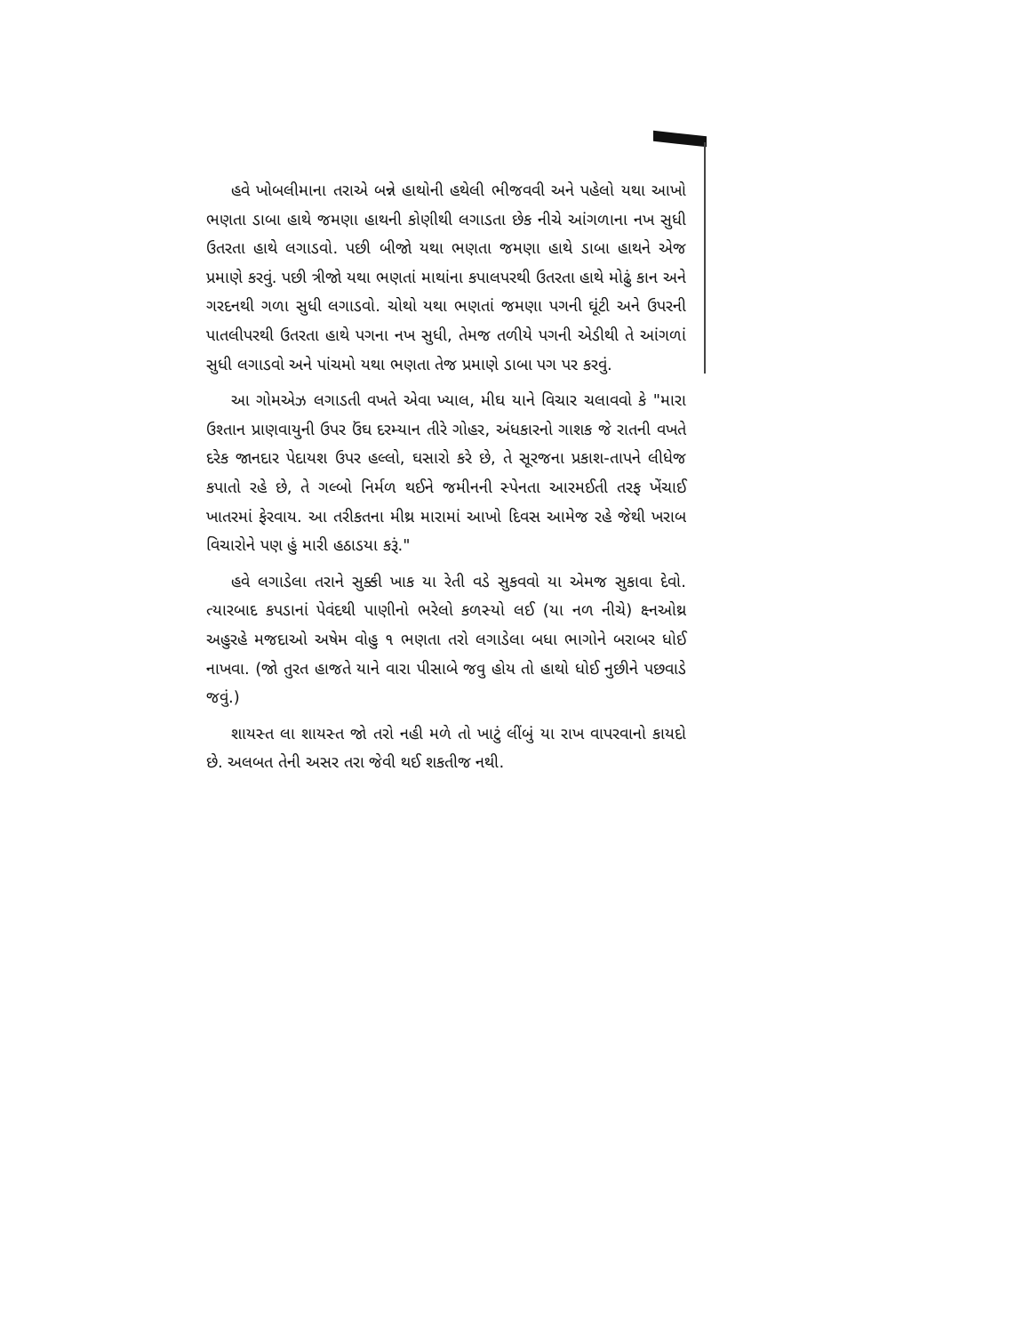હવે ખોબલીમાના તરાએ બન્ને હાથોની હથેલી ભીજવવી અને પહેલો યથા આખો ભણતા ડાબા હાથે જમણા હાથની કોણીથી લગાડતા છેક નીચે આંગળાના નખ સુધી ઉતરતા હાથે લગાડવો. પછી બીજો યથા ભણતા જમણા હાથે ડાબા હાથને એજ પ્રમાણે કરવું. પછી ત્રીજો યથા ભણતાં માથાંના કપાલપરથી ઉતરતા હાથે મોઢું કાન અને ગરદનથી ગળા સુધી લગાડવો. ચોથો યથા ભણતાં જમણા પગની ઘૂંટી અને ઉપરની પાતલીપરથી ઉતરતા હાથે પગના નખ સુધી, તેમજ તળીયે પગની એડીથી તે આંગળાં સુધી લગાડવો અને પાંચમો યથા ભણતા તેજ પ્રમાણે ડાબા પગ પર કરવું.
આ ગોમએઝ લગાડતી વખતે એવા ખ્યાલ, મીઘ યાને વિચાર ચલાવવો કે "મારા ઉશ્તાન પ્રાણવાયુની ઉપર ઉંઘ દરમ્યાન તીરે ગોહર, અંધકારનો ગાશક જે રાતની વખતે દરેક જાનદાર પેદાયશ ઉપર હલ્લો, ઘસારો કરે છે, તે સૂરજના પ્રકાશ-તાપને લીધેજ કપાતો રહે છે, તે ગલ્બો નિર્મળ થઈને જમીનની સ્પેનતા આરમઈતી તરફ ખેંચાઈ ખાતરમાં ફેરવાય. આ તરીકતના મીથ્ર મારામાં આખો દિવસ આમેજ રહે જેથી ખરાબ વિચારોને પણ હું મારી હઠાડયા કરૂં."
હવે લગાડેલા તરાને સુક્કી ખાક યા રેતી વડે સુકવવો યા એમજ સુકાવા દેવો. ત્યારબાદ કપડાનાં પેવંદથી પાણીનો ભરેલો કળસ્યો લઈ (યા નળ નીચે) ક્ષ્નઓથ્ર અહુરહે મજદાઓ અષેમ વોહુ ૧ ભણતા તરો લગાડેલા બધા ભાગોને બરાબર ધોઈ નાખવા. (જો તુરત હાજતે યાને વારા પીસાબે જવુ હોય તો હાથો ધોઈ નુછીને પછવાડે જવું.)
શાયસ્ત લા શાયસ્ત જો તરો નહી મળે તો ખાટું લીંબું યા રાખ વાપરવાનો કાયદો છે. અલબત તેની અસર તરા જેવી થઈ શકતીજ નથી.